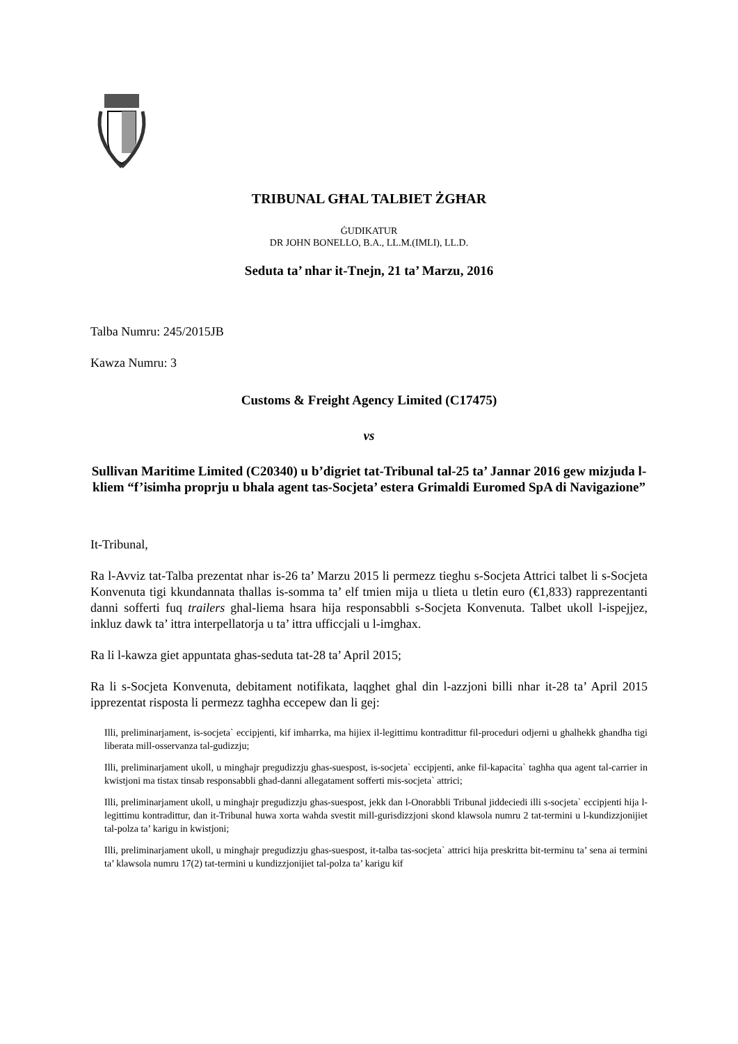TRIBUNAL GĦAL TALBIET ŻGĦAR
ĠUDIKATUR
DR JOHN BONELLO, B.A., LL.M.(IMLI), LL.D.
Seduta ta’ nhar it-Tnejn, 21 ta’ Marzu, 2016
Talba Numru: 245/2015JB
Kawza Numru: 3
Customs & Freight Agency Limited (C17475)
vs
Sullivan Maritime Limited (C20340) u b’digriet tat-Tribunal tal-25 ta’ Jannar 2016 gew mizjuda l-kliem “f’isimha proprju u bhala agent tas-Socjeta’ estera Grimaldi Euromed SpA di Navigazione”
It-Tribunal,
Ra l-Avviz tat-Talba prezentat nhar is-26 ta’ Marzu 2015 li permezz tieghu s-Socjeta Attrici talbet li s-Socjeta Konvenuta tigi kkundannata thallas is-somma ta’ elf tmien mija u tlieta u tletin euro (€1,833) rapprezentanti danni sofferti fuq trailers ghal-liema hsara hija responsabbli s-Socjeta Konvenuta. Talbet ukoll l-ispejjez, inkluz dawk ta’ ittra interpellatorja u ta’ ittra ufficcjali u l-imghax.
Ra li l-kawza giet appuntata ghas-seduta tat-28 ta’ April 2015;
Ra li s-Socjeta Konvenuta, debitament notifikata, laqghet ghal din l-azzjoni billi nhar it-28 ta’ April 2015 ipprezentat risposta li permezz taghha eccepew dan li gej:
Illi, preliminarjament, is-socjeta` eccipjenti, kif imharrka, ma hijiex il-legittimu kontradittur fil-proceduri odjerni u ghalhekk ghandha tigi liberata mill-osservanza tal-gudizzju;
Illi, preliminarjament ukoll, u minghajr pregudizzju ghas-suespost, is-socjeta` eccipjenti, anke fil-kapacita` taghha qua agent tal-carrier in kwistjoni ma tistax tinsab responsabbli ghad-danni allegatament sofferti mis-socjeta` attrici;
Illi, preliminarjament ukoll, u minghajr pregudizzju ghas-suespost, jekk dan l-Onorabbli Tribunal jiddeciedi illi s-socjeta` eccipjenti hija l-legittimu kontradittur, dan it-Tribunal huwa xorta wahda svestit mill-gurisdizzjoni skond klawsola numru 2 tat-termini u l-kundizzjonijiet tal-polza ta’ karigu in kwistjoni;
Illi, preliminarjament ukoll, u minghajr pregudizzju ghas-suespost, it-talba tas-socjeta` attrici hija preskritta bit-terminu ta’ sena ai termini ta’ klawsola numru 17(2) tat-termini u kundizzjonijiet tal-polza ta’ karigu kif